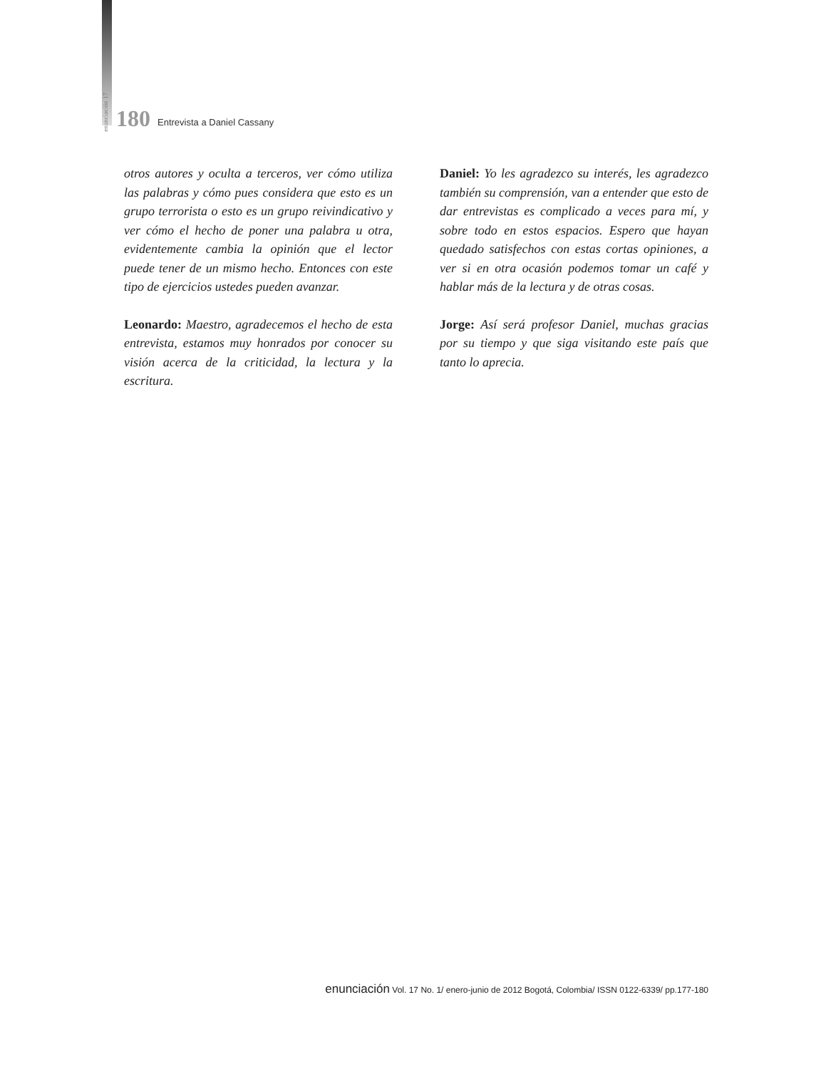enunciación 17 180 Entrevista a Daniel Cassany
otros autores y oculta a terceros, ver cómo utiliza las palabras y cómo pues considera que esto es un grupo terrorista o esto es un grupo reivindicativo y ver cómo el hecho de poner una palabra u otra, evidentemente cambia la opinión que el lector puede tener de un mismo hecho. Entonces con este tipo de ejercicios ustedes pueden avanzar.
Leonardo: Maestro, agradecemos el hecho de esta entrevista, estamos muy honrados por conocer su visión acerca de la criticidad, la lectura y la escritura.
Daniel: Yo les agradezco su interés, les agradezco también su comprensión, van a entender que esto de dar entrevistas es complicado a veces para mí, y sobre todo en estos espacios. Espero que hayan quedado satisfechos con estas cortas opiniones, a ver si en otra ocasión podemos tomar un café y hablar más de la lectura y de otras cosas.
Jorge: Así será profesor Daniel, muchas gracias por su tiempo y que siga visitando este país que tanto lo aprecia.
enunciación Vol. 17 No. 1/ enero-junio de 2012 Bogotá, Colombia/ ISSN 0122-6339/ pp.177-180